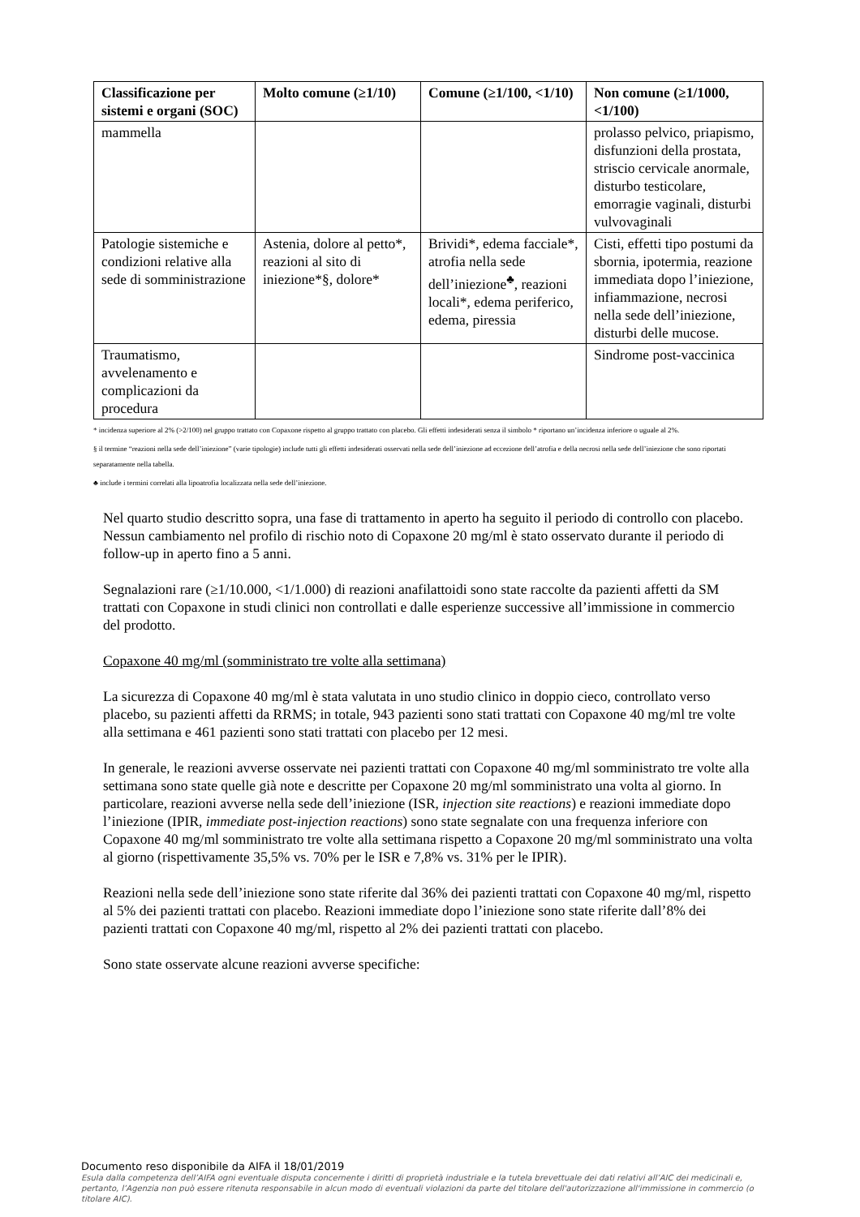| Classificazione per sistemi e organi (SOC) | Molto comune (≥1/10) | Comune (≥1/100, <1/10) | Non comune (≥1/1000, <1/100) |
| --- | --- | --- | --- |
| mammella | | | prolasso pelvico, priapismo, disfunzioni della prostata, striscio cervicale anormale, disturbo testicolare, emorragie vaginali, disturbi vulvovaginali |
| Patologie sistemiche e condizioni relative alla sede di somministrazione | Astenia, dolore al petto*, reazioni al sito di iniezione*§, dolore* | Brividi*, edema facciale*, atrofia nella sede dell’iniezione<sup>♣</sup>, reazioni locali*, edema periferico, edema, piressia | Cisti, effetti tipo postumi da sbornia, ipotermia, reazione immediata dopo l’iniezione, infiammazione, necrosi nella sede dell’iniezione, disturbi delle mucose. |
| Traumatismo, avvelenamento e complicazioni da procedura | | | Sindrome post-vaccinica |
* incidenza superiore al 2% (>2/100) nel gruppo trattato con Copaxone rispetto al gruppo trattato con placebo. Gli effetti indesiderati senza il simbolo * riportano un’incidenza inferiore o uguale al 2%.
§ il termine “reazioni nella sede dell’iniezione” (varie tipologie) include tutti gli effetti indesiderati osservati nella sede dell’iniezione ad eccezione dell’atrofia e della necrosi nella sede dell’iniezione che sono riportati separatamente nella tabella.
♣ include i termini correlati alla lipoatrofia localizzata nella sede dell’iniezione.
Nel quarto studio descritto sopra, una fase di trattamento in aperto ha seguito il periodo di controllo con placebo. Nessun cambiamento nel profilo di rischio noto di Copaxone 20 mg/ml è stato osservato durante il periodo di follow-up in aperto fino a 5 anni.
Segnalazioni rare (≥1/10.000, <1/1.000) di reazioni anafilattoidi sono state raccolte da pazienti affetti da SM trattati con Copaxone in studi clinici non controllati e dalle esperienze successive all’immissione in commercio del prodotto.
Copaxone 40 mg/ml (somministrato tre volte alla settimana)
La sicurezza di Copaxone 40 mg/ml è stata valutata in uno studio clinico in doppio cieco, controllato verso placebo, su pazienti affetti da RRMS; in totale, 943 pazienti sono stati trattati con Copaxone 40 mg/ml tre volte alla settimana e 461 pazienti sono stati trattati con placebo per 12 mesi.
In generale, le reazioni avverse osservate nei pazienti trattati con Copaxone 40 mg/ml somministrato tre volte alla settimana sono state quelle già note e descritte per Copaxone 20 mg/ml somministrato una volta al giorno. In particolare, reazioni avverse nella sede dell’iniezione (ISR, injection site reactions) e reazioni immediate dopo l’iniezione (IPIR, immediate post-injection reactions) sono state segnalate con una frequenza inferiore con Copaxone 40 mg/ml somministrato tre volte alla settimana rispetto a Copaxone 20 mg/ml somministrato una volta al giorno (rispettivamente 35,5% vs. 70% per le ISR e 7,8% vs. 31% per le IPIR).
Reazioni nella sede dell’iniezione sono state riferite dal 36% dei pazienti trattati con Copaxone 40 mg/ml, rispetto al 5% dei pazienti trattati con placebo. Reazioni immediate dopo l’iniezione sono state riferite dall’8% dei pazienti trattati con Copaxone 40 mg/ml, rispetto al 2% dei pazienti trattati con placebo.
Sono state osservate alcune reazioni avverse specifiche:
Documento reso disponibile da AIFA il 18/01/2019
Esula dalla competenza dell’AIFA ogni eventuale disputa concernente i diritti di proprietà industriale e la tutela brevettuale dei dati relativi all’AIC dei medicinali e, pertanto, l’Agenzia non può essere ritenuta responsabile in alcun modo di eventuali violazioni da parte del titolare dell'autorizzazione all'immissione in commercio (o titolare AIC).